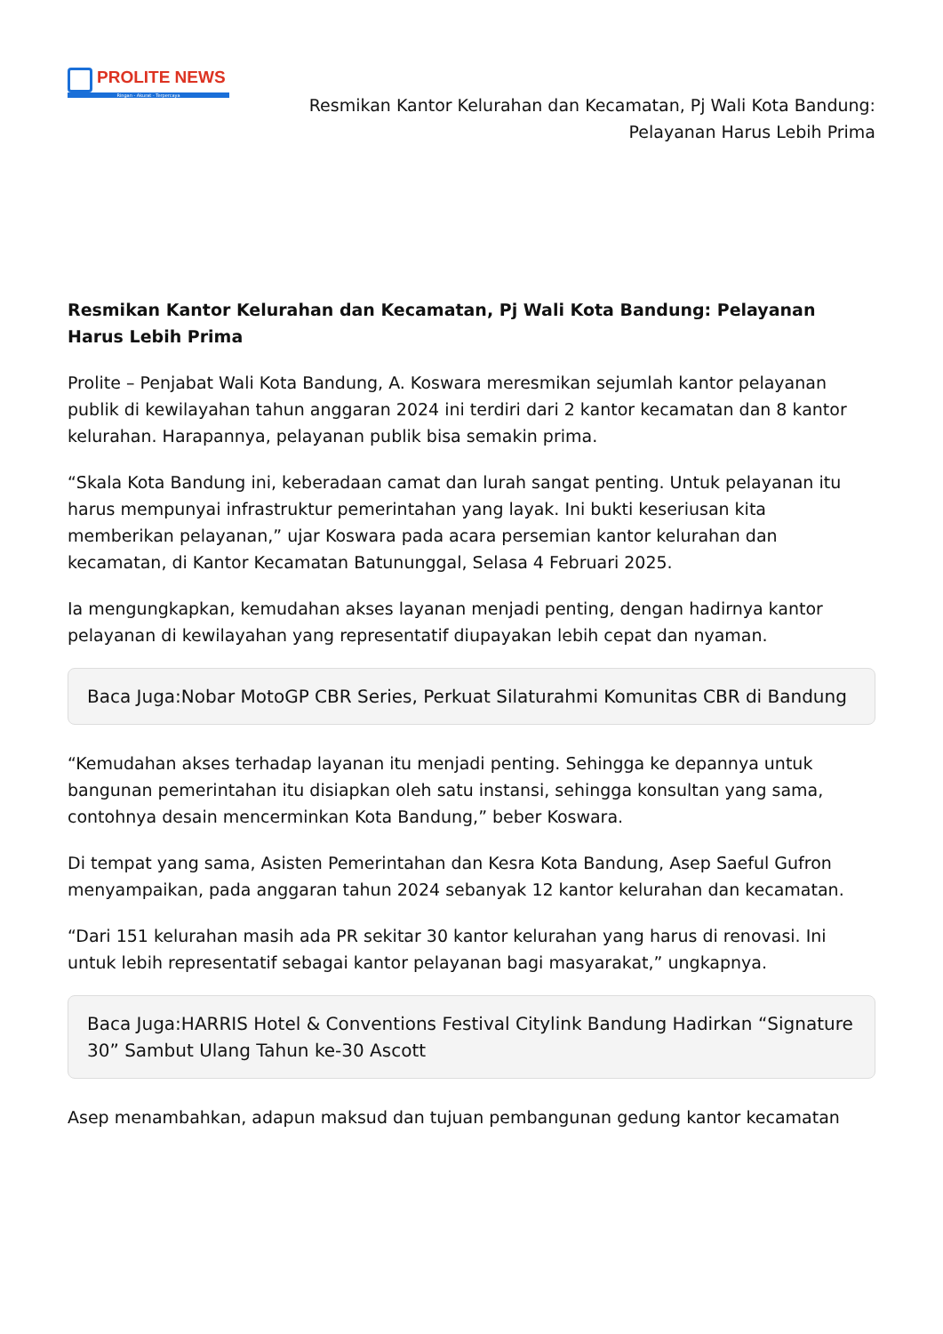PROLITE NEWS
Ringan - Akurat - Terpercaya
Resmikan Kantor Kelurahan dan Kecamatan, Pj Wali Kota Bandung: Pelayanan Harus Lebih Prima
Resmikan Kantor Kelurahan dan Kecamatan, Pj Wali Kota Bandung: Pelayanan Harus Lebih Prima
Prolite – Penjabat Wali Kota Bandung, A. Koswara meresmikan sejumlah kantor pelayanan publik di kewilayahan tahun anggaran 2024 ini terdiri dari 2 kantor kecamatan dan 8 kantor kelurahan. Harapannya, pelayanan publik bisa semakin prima.
“Skala Kota Bandung ini, keberadaan camat dan lurah sangat penting. Untuk pelayanan itu harus mempunyai infrastruktur pemerintahan yang layak. Ini bukti keseriusan kita memberikan pelayanan,” ujar Koswara pada acara persemian kantor kelurahan dan kecamatan, di Kantor Kecamatan Batununggal, Selasa 4 Februari 2025.
Ia mengungkapkan, kemudahan akses layanan menjadi penting, dengan hadirnya kantor pelayanan di kewilayahan yang representatif diupayakan lebih cepat dan nyaman.
Baca Juga:Nobar MotoGP CBR Series, Perkuat Silaturahmi Komunitas CBR di Bandung
“Kemudahan akses terhadap layanan itu menjadi penting. Sehingga ke depannya untuk bangunan pemerintahan itu disiapkan oleh satu instansi, sehingga konsultan yang sama, contohnya desain mencerminkan Kota Bandung,” beber Koswara.
Di tempat yang sama, Asisten Pemerintahan dan Kesra Kota Bandung, Asep Saeful Gufron menyampaikan, pada anggaran tahun 2024 sebanyak 12 kantor kelurahan dan kecamatan.
“Dari 151 kelurahan masih ada PR sekitar 30 kantor kelurahan yang harus di renovasi. Ini untuk lebih representatif sebagai kantor pelayanan bagi masyarakat,” ungkapnya.
Baca Juga:HARRIS Hotel & Conventions Festival Citylink Bandung Hadirkan “Signature 30” Sambut Ulang Tahun ke-30 Ascott
Asep menambahkan, adapun maksud dan tujuan pembangunan gedung kantor kecamatan